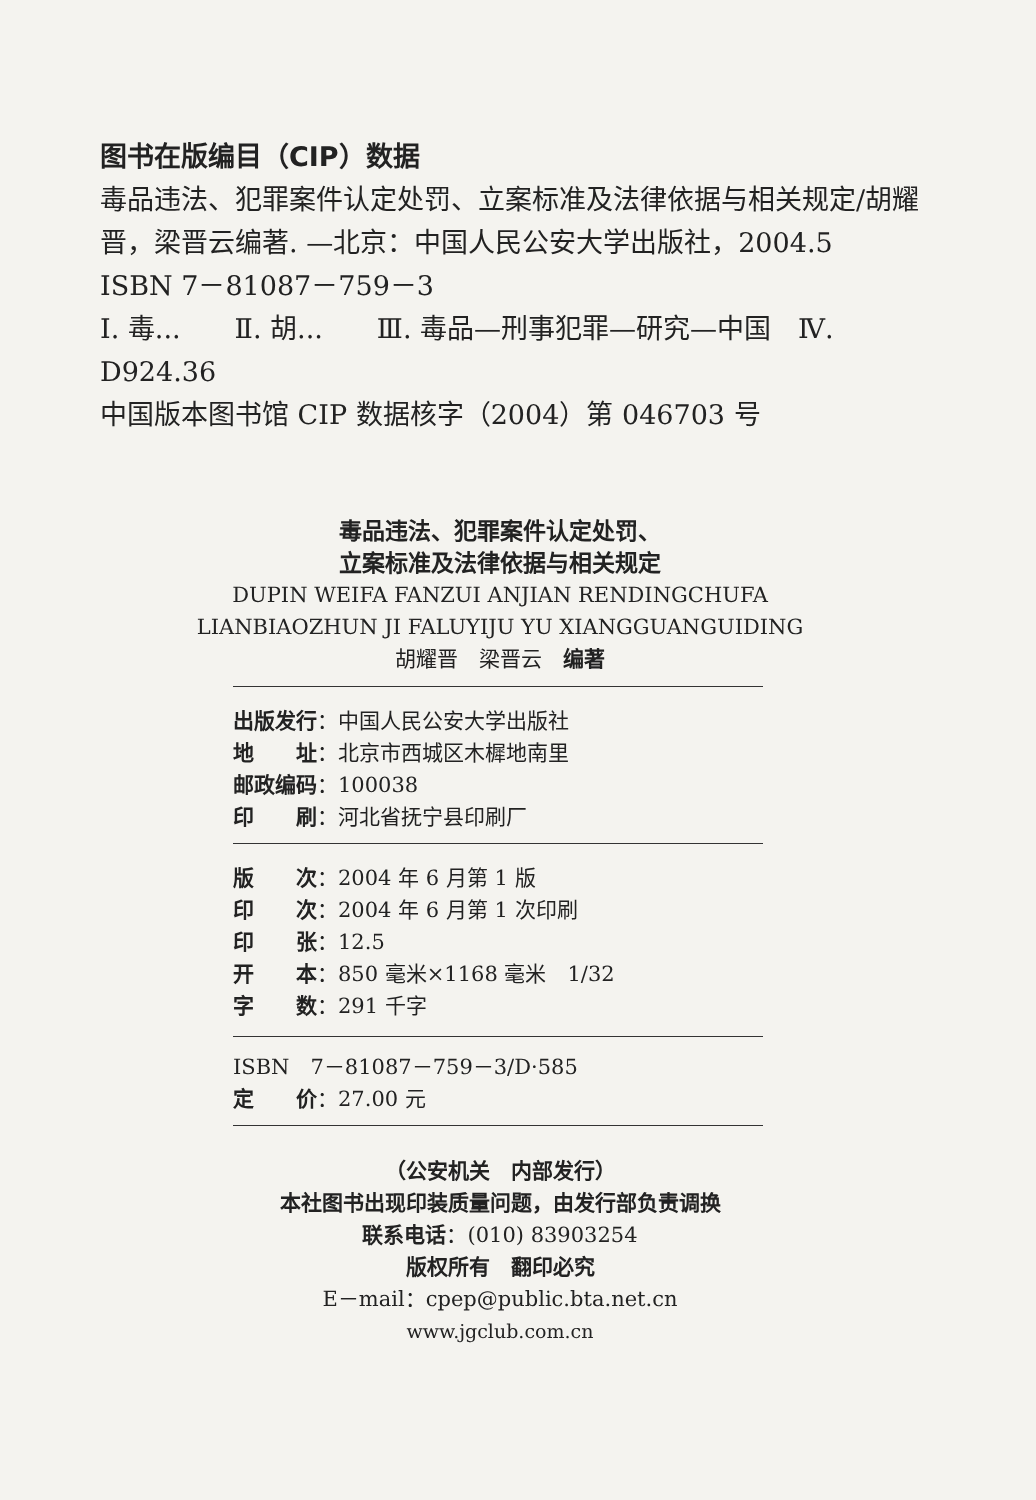图书在版编目（CIP）数据
毒品违法、犯罪案件认定处罚、立案标准及法律依据与相关规定/胡耀晋，梁晋云编著. —北京：中国人民公安大学出版社，2004.5
ISBN 7－81087－759－3
Ⅰ. 毒...　　Ⅱ. 胡...　　Ⅲ. 毒品—刑事犯罪—研究—中国　Ⅳ. D924.36
中国版本图书馆 CIP 数据核字（2004）第 046703 号
毒品违法、犯罪案件认定处罚、
立案标准及法律依据与相关规定
DUPIN WEIFA FANZUI ANJIAN RENDINGCHUFA
LIANBIAOZHUN JI FALUYIJU YU XIANGGUANGUIDING
胡耀晋　梁晋云　编著
出版发行：中国人民公安大学出版社
地　　址：北京市西城区木樨地南里
邮政编码：100038
印　　刷：河北省抚宁县印刷厂
版　　次：2004 年 6 月第 1 版
印　　次：2004 年 6 月第 1 次印刷
印　　张：12.5
开　　本：850 毫米×1168 毫米　1/32
字　　数：291 千字
ISBN　7－81087－759－3/D·585
定　　价：27.00 元
（公安机关　内部发行）
本社图书出现印装质量问题，由发行部负责调换
联系电话：(010) 83903254
版权所有　翻印必究
E－mail：cpep@public.bta.net.cn
www.jgclub.com.cn